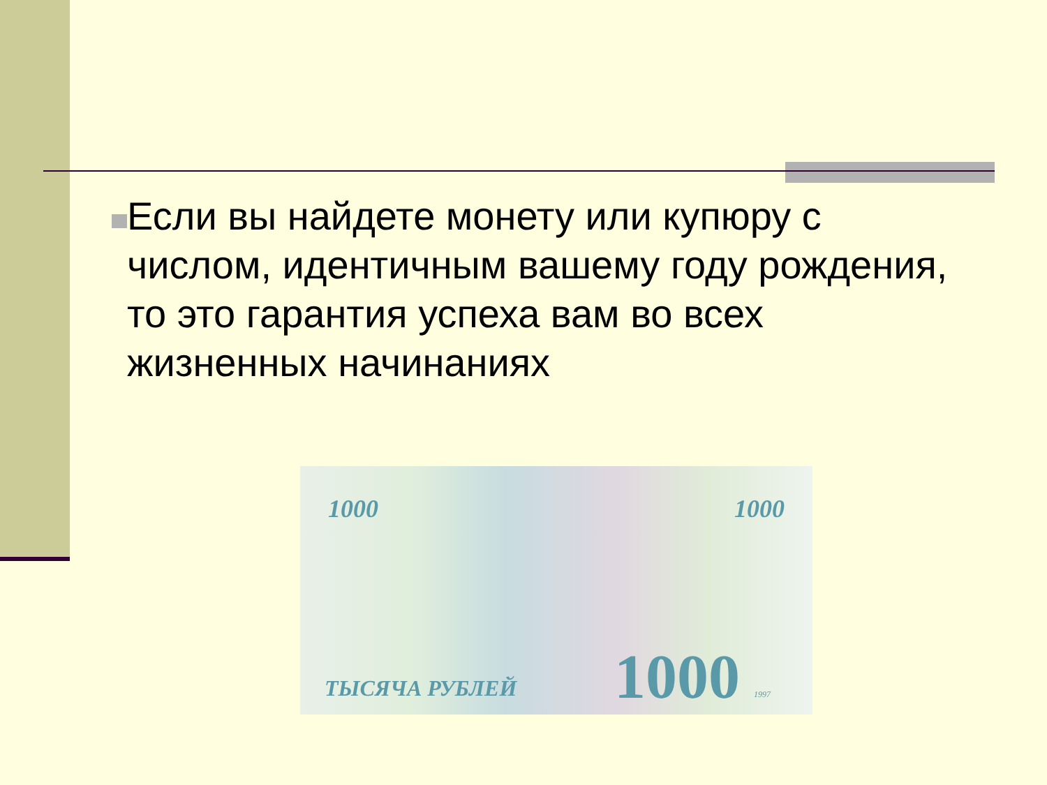Если вы найдете монету или купюру с числом, идентичным вашему году рождения, то это гарантия успеха вам во всех жизненных начинаниях
1000 1000
1000
ТЫСЯЧА РУБЛЕЙ 1997